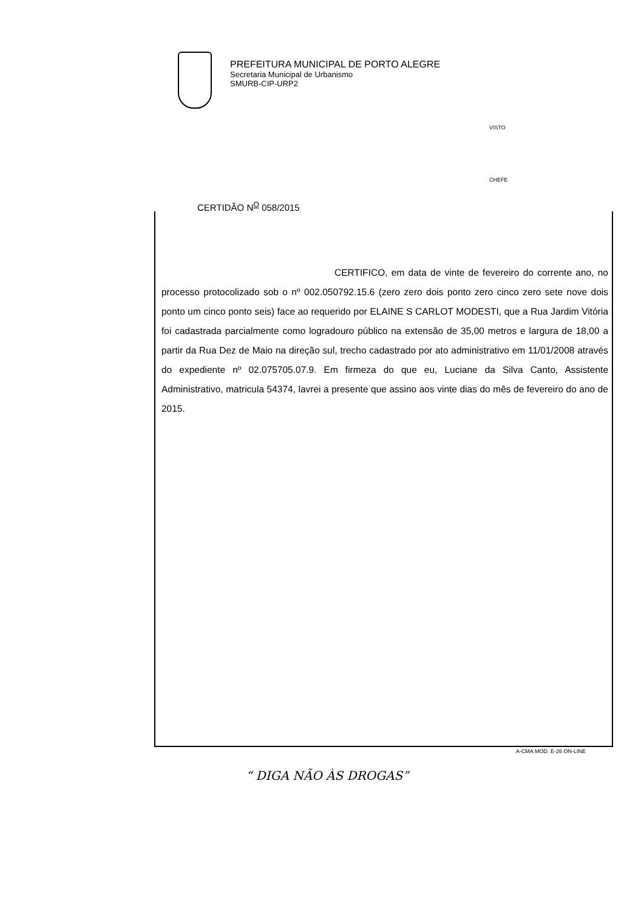PREFEITURA MUNICIPAL DE PORTO ALEGRE
Secretaria Municipal de Urbanismo
SMURB-CIP-URP2
VISTO
CHEFE
CERTIDÃO N<sup>O</sup> 058/2015
CERTIFICO, em data de vinte de fevereiro do corrente ano, no processo protocolizado sob o nº 002.050792.15.6 (zero zero dois ponto zero cinco zero sete nove dois ponto um cinco ponto seis) face ao requerido por ELAINE S CARLOT MODESTI, que a Rua Jardim Vitória foi cadastrada parcialmente como logradouro público na extensão de 35,00 metros e largura de 18,00 a partir da Rua Dez de Maio na direção sul, trecho cadastrado por ato administrativo em 11/01/2008 através do expediente nº 02.075705.07.9. Em firmeza do que eu, Luciane da Silva Canto, Assistente Administrativo, matricula 54374, lavrei a presente que assino aos vinte dias do mês de fevereiro do ano de 2015.
A-CMA MOD. E-26 ON-LINE
“ DIGA NÃO ÀS DROGAS”